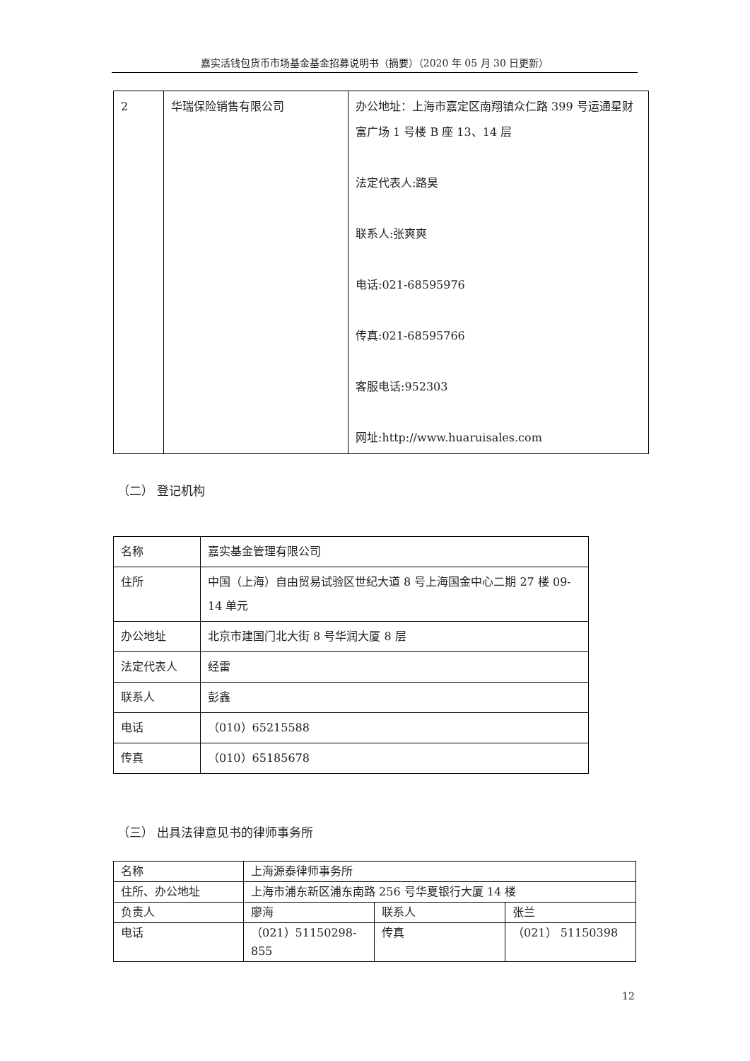嘉实活钱包货币市场基金基金招募说明书（摘要）（2020 年 05 月 30 日更新）
| 2 | 华瑞保险销售有限公司 | 办公地址：上海市嘉定区南翔镇众仁路 399 号运通星财富广场 1 号楼 B 座 13、14 层 法定代表人:路昊 联系人:张爽爽 电话:021-68595976 传真:021-68595766 客服电话:952303 网址:http://www.huaruisales.com |
（二） 登记机构
| 名称 | 嘉实基金管理有限公司 |
| 住所 | 中国（上海）自由贸易试验区世纪大道 8 号上海国金中心二期 27 楼 09-14 单元 |
| 办公地址 | 北京市建国门北大街 8 号华润大厦 8 层 |
| 法定代表人 | 经雷 |
| 联系人 | 彭鑫 |
| 电话 | （010）65215588 |
| 传真 | （010）65185678 |
（三） 出具法律意见书的律师事务所
| 名称 | 上海源泰律师事务所 | | |
| 住所、办公地址 | 上海市浦东新区浦东南路 256 号华夏银行大厦 14 楼 | | |
| 负责人 | 廖海 | 联系人 | 张兰 |
| 电话 | （021）51150298-855 | 传真 | （021） 51150398 |
12